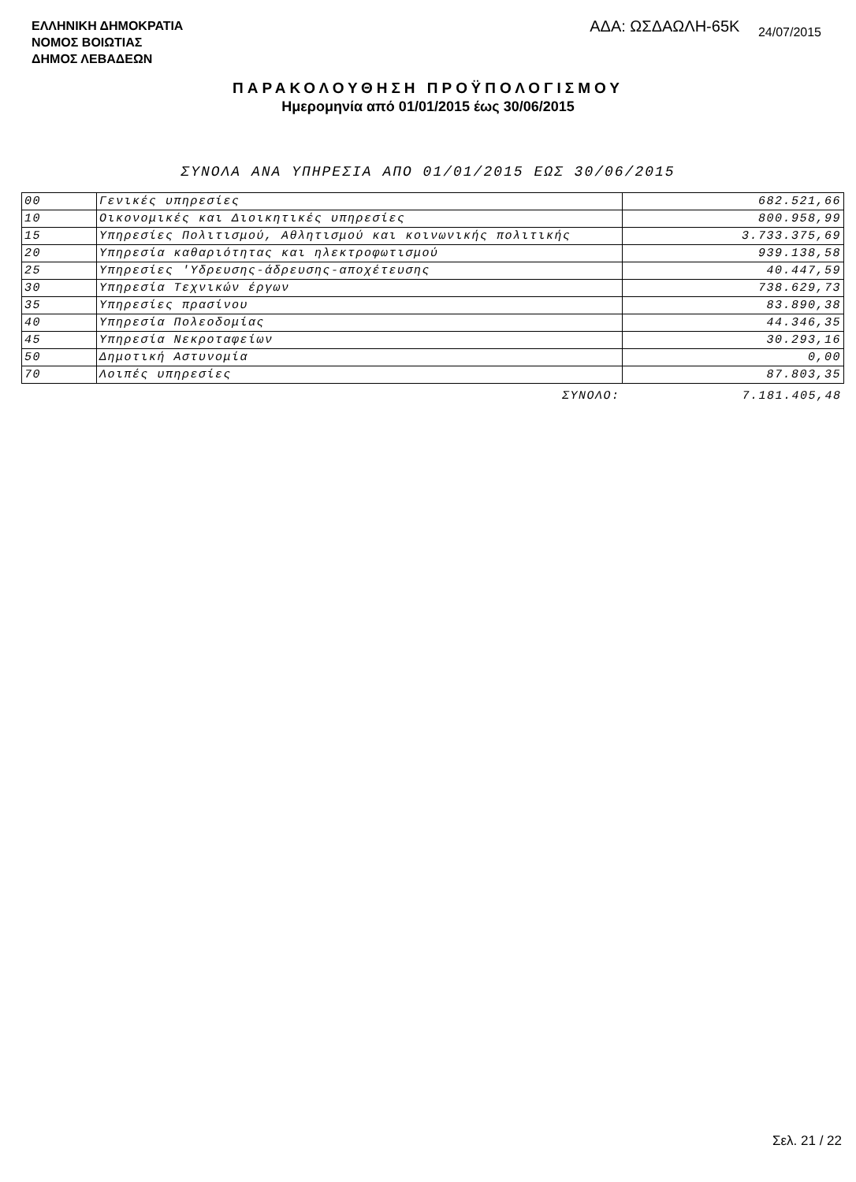ΕΛΛΗΝΙΚΗ ΔΗΜΟΚΡΑΤΙΑ
ΝΟΜΟΣ ΒΟΙΩΤΙΑΣ
ΔΗΜΟΣ ΛΕΒΑΔΕΩΝ
ΑΔΑ: ΩΣΔΑΩΛΗ-65Κ 24/07/2015
ΠΑΡΑΚΟΛΟΥΘΗΣΗ ΠΡΟΫΠΟΛΟΓΙΣΜΟΥ
Ημερομηνία από 01/01/2015 έως 30/06/2015
ΣΥΝΟΛΑ ΑΝΑ ΥΠΗΡΕΣΙΑ ΑΠΟ 01/01/2015 ΕΩΣ 30/06/2015
| 00 | Γενικές υπηρεσίες | 682.521,66 |
| 10 | Οικονομικές και Διοικητικές υπηρεσίες | 800.958,99 |
| 15 | Υπηρεσίες Πολιτισμού, Αθλητισμού και κοινωνικής πολιτικής | 3.733.375,69 |
| 20 | Υπηρεσία καθαριότητας και ηλεκτροφωτισμού | 939.138,58 |
| 25 | Υπηρεσίες 'Υδρευσης-άδρευσης-αποχέτευσης | 40.447,59 |
| 30 | Υπηρεσία Τεχνικών έργων | 738.629,73 |
| 35 | Υπηρεσίες πρασίνου | 83.890,38 |
| 40 | Υπηρεσία Πολεοδομίας | 44.346,35 |
| 45 | Υπηρεσία Νεκροταφείων | 30.293,16 |
| 50 | Δημοτική Αστυνομία | 0,00 |
| 70 | Λοιπές υπηρεσίες | 87.803,35 |
| | ΣΥΝΟΛΟ: | 7.181.405,48 |
Σελ. 21 / 22